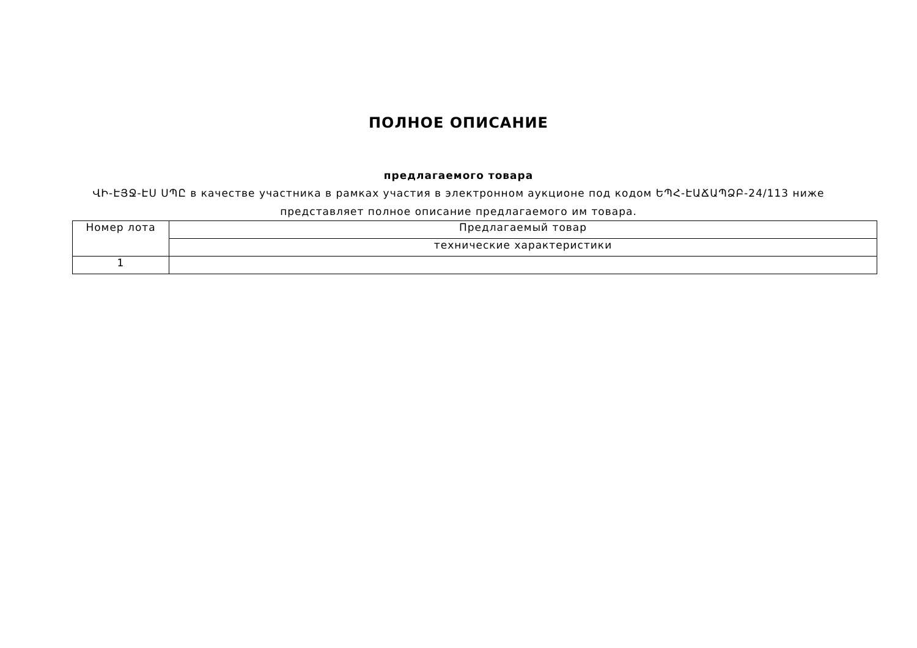ПОЛНОЕ ОПИСАНИЕ
предлагаемого товара
ՎԻ-ԷՅՋ-ԷՍ ՍՊԸ в качестве участника в рамках участия в электронном аукционе под кодом ԵՊՀ-ԷԱՃԱՊՁԲ-24/113 ниже представляет полное описание предлагаемого им товара.
| Номер лота | Предлагаемый товар |
| | технические характеристики |
| 1 | |